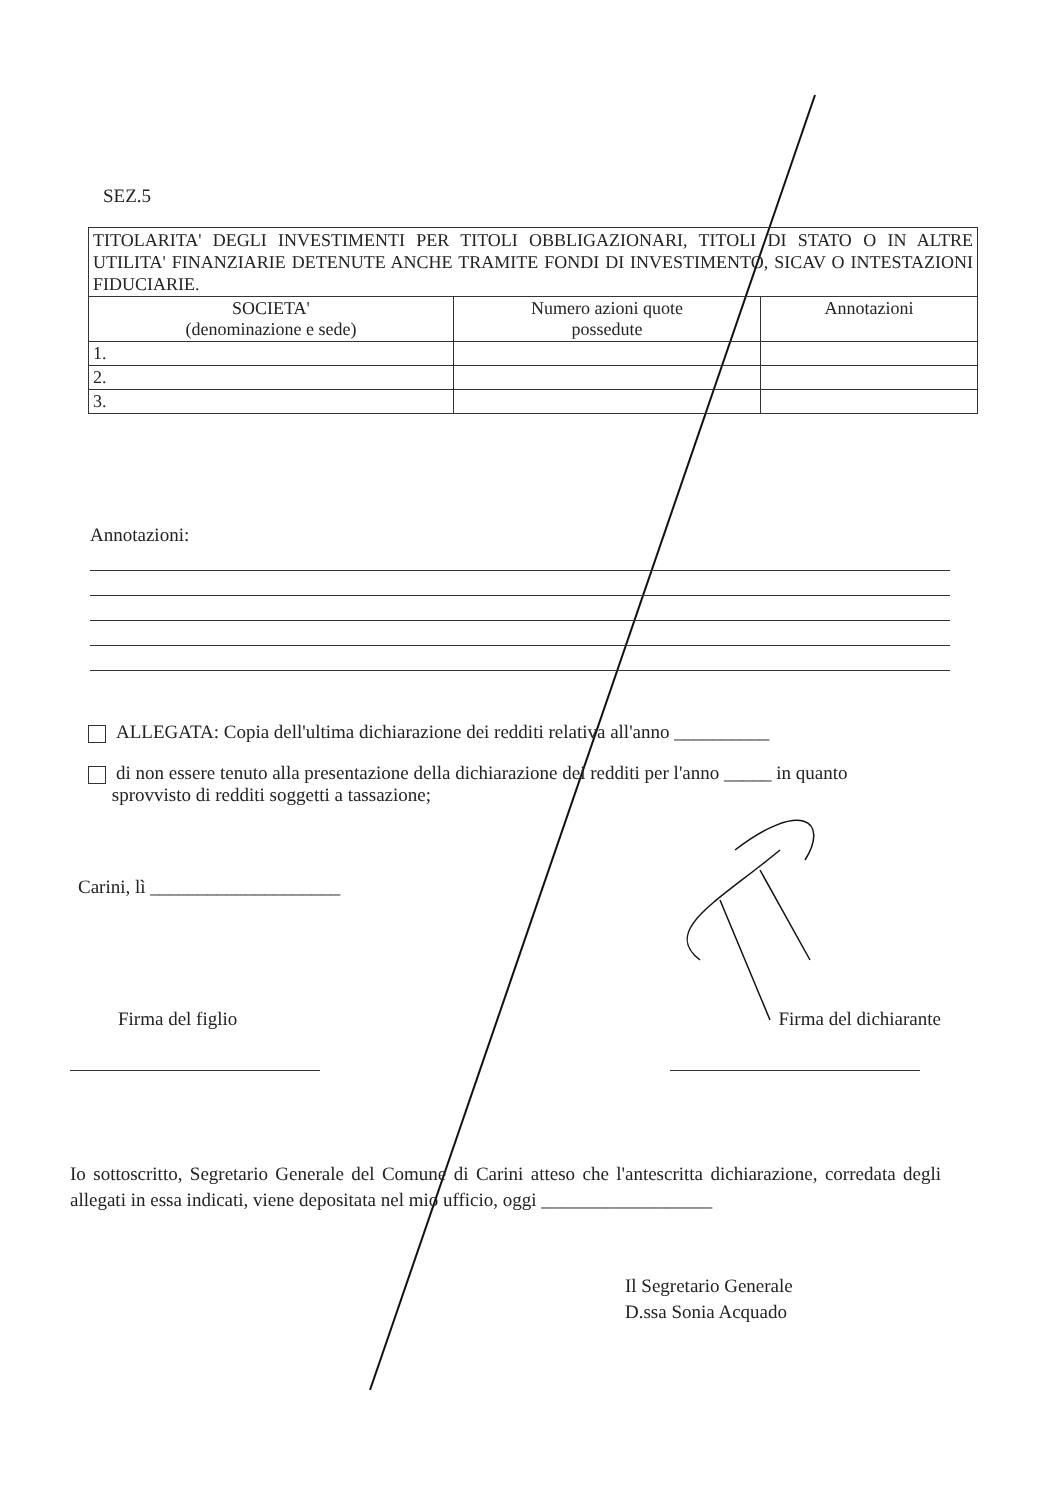SEZ.5
| TITOLARITA' DEGLI INVESTIMENTI PER TITOLI OBBLIGAZIONARI, TITOLI DI STATO O IN ALTRE UTILITA' FINANZIARIE DETENUTE ANCHE TRAMITE FONDI DI INVESTIMENTO, SICAV O INTESTAZIONI FIDUCIARIE. | | |
| SOCIETA' (denominazione e sede) | Numero azioni quote possedute | Annotazioni |
| 1. | | |
| 2. | | |
| 3. | | |
Annotazioni:
ALLEGATA: Copia dell'ultima dichiarazione dei redditi relativa all'anno __________
di non essere tenuto alla presentazione della dichiarazione dei redditi per l'anno _____ in quanto
sprovvisto di redditi soggetti a tassazione;
Carini, lì ____________________
Firma del figlio Firma del dichiarante
Io sottoscritto, Segretario Generale del Comune di Carini atteso che l'antescritta dichiarazione, corredata degli allegati in essa indicati, viene depositata nel mio ufficio, oggi __________________
Il Segretario Generale
D.ssa Sonia Acquado